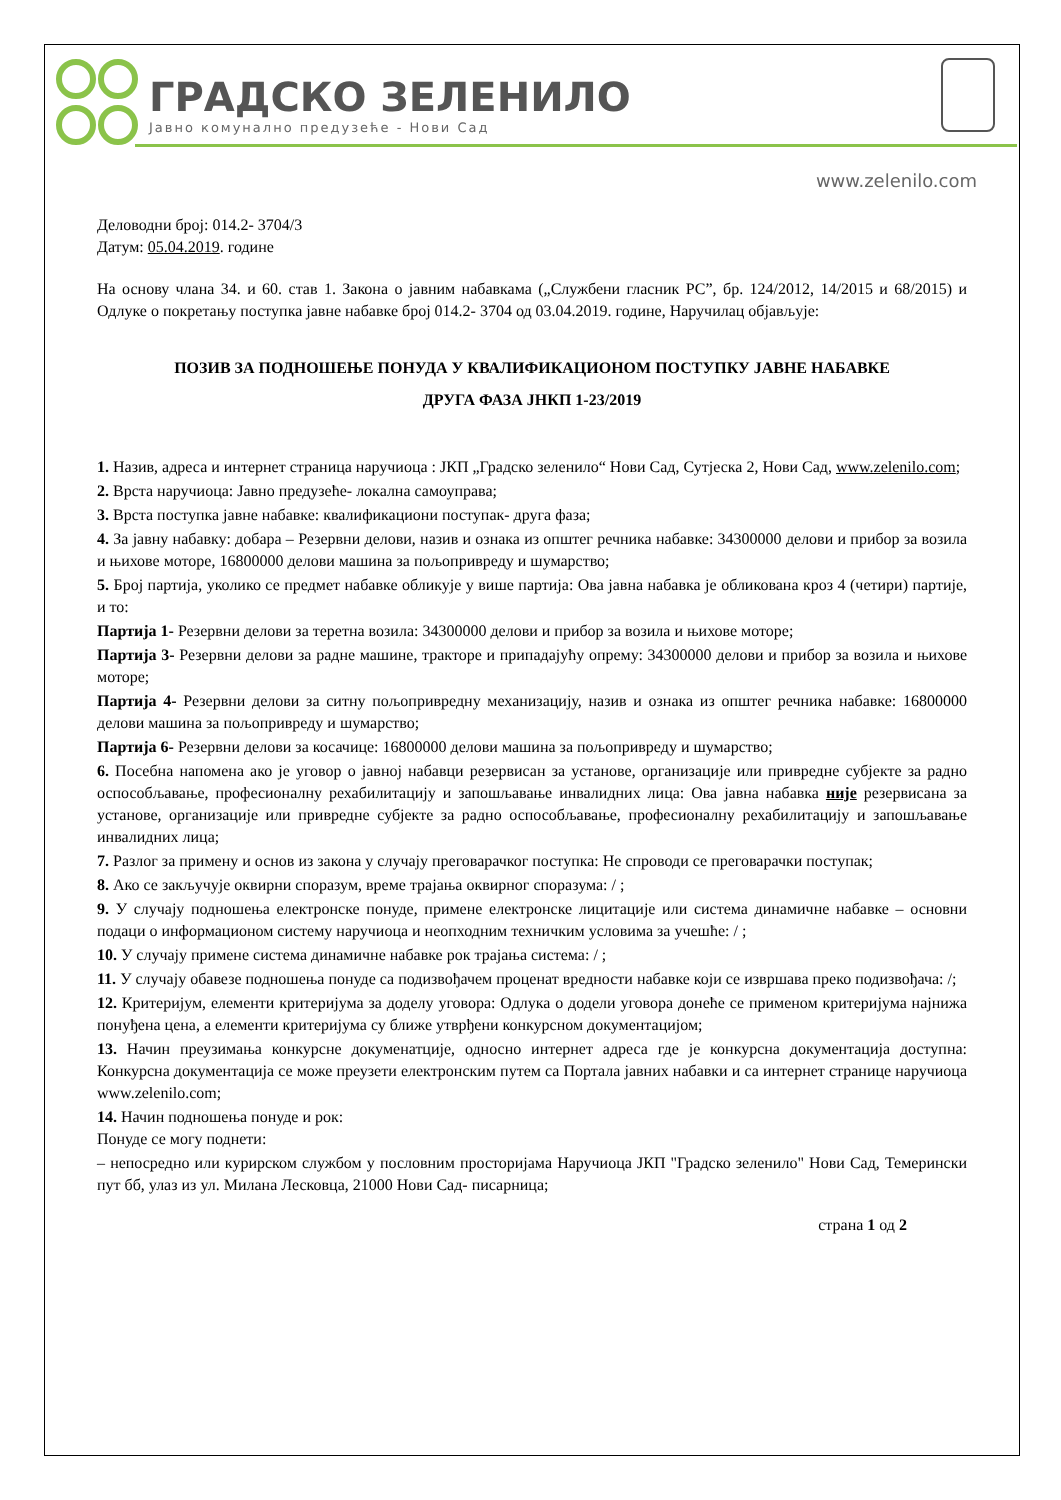ГРАДСКО ЗЕЛЕНИЛО
Јавно комунално предузеће - Нови Сад
www.zelenilo.com
Деловодни број: 014.2- 3704/3
Датум: 05.04.2019. године
На основу члана 34. и 60. став 1. Закона о јавним набавкама („Службени гласник РС”, бр. 124/2012, 14/2015 и 68/2015) и Одлуке о покретању поступка јавне набавке број 014.2- 3704 од 03.04.2019. године, Наручилац објављује:
ПОЗИВ ЗА ПОДНОШЕЊЕ ПОНУДА У КВАЛИФИКАЦИОНОМ ПОСТУПКУ ЈАВНЕ НАБАВКЕ
ДРУГА ФАЗА ЈНКП 1-23/2019
1. Назив, адреса и интернет страница наручиоца : ЈКП „Градско зеленило“ Нови Сад, Сутјеска 2, Нови Сад, www.zelenilo.com;
2. Врста наручиоца: Јавно предузеће- локална самоуправа;
3. Врста поступка јавне набавке: квалификациони поступак- друга фаза;
4. За јавну набавку: добара – Резервни делови, назив и ознака из општег речника набавке: 34300000 делови и прибор за возила и њихове моторе, 16800000 делови машина за пољопривреду и шумарство;
5. Број партија, уколико се предмет набавке обликује у више партија: Ова јавна набавка је обликована кроз 4 (четири) партије, и то:
Партија 1- Резервни делови за теретна возила: 34300000 делови и прибор за возила и њихове моторе;
Партија 3- Резервни делови за радне машине, тракторе и припадајућу опрему: 34300000 делови и прибор за возила и њихове моторе;
Партија 4- Резервни делови за ситну пољопривредну механизацију, назив и ознака из општег речника набавке: 16800000 делови машина за пољопривреду и шумарство;
Партија 6- Резервни делови за косачице: 16800000 делови машина за пољопривреду и шумарство;
6. Посебна напомена ако је уговор о јавној набавци резервисан за установе, организације или привредне субјекте за радно оспособљавање, професионалну рехабилитацију и запошљавање инвалидних лица: Ова јавна набавка није резервисана за установе, организације или привредне субјекте за радно оспособљавање, професионалну рехабилитацију и запошљавање инвалидних лица;
7. Разлог за примену и основ из закона у случају преговарачког поступка: Не спроводи се преговарачки поступак;
8. Ако се закључује оквирни споразум, време трајања оквирног споразума: / ;
9. У случају подношења електронске понуде, примене електронске лицитације или система динамичне набавке – основни подаци о информационом систему наручиоца и неопходним техничким условима за учешће: / ;
10. У случају примене система динамичне набавке рок трајања система: / ;
11. У случају обавезе подношења понуде са подизвођачем проценат вредности набавке који се извршава преко подизвођача: /;
12. Критеријум, елементи критеријума за доделу уговора: Одлука о додели уговора донеће се применом критеријума најнижа понуђена цена, а елементи критеријума су ближе утврђени конкурсном документацијом;
13. Начин преузимања конкурсне докуменатције, односно интернет адреса где је конкурсна документација доступна: Конкурсна документација се може преузети електронским путем са Портала јавних набавки и са интернет странице наручиоца www.zelenilo.com;
14. Начин подношења понуде и рок:
Понуде се могу поднети:
– непосредно или курирском службом у пословним просторијама Наручиоца ЈКП "Градско зеленило" Нови Сад, Темерински пут бб, улаз из ул. Милана Лесковца, 21000 Нови Сад- писарница;
страна 1 од 2